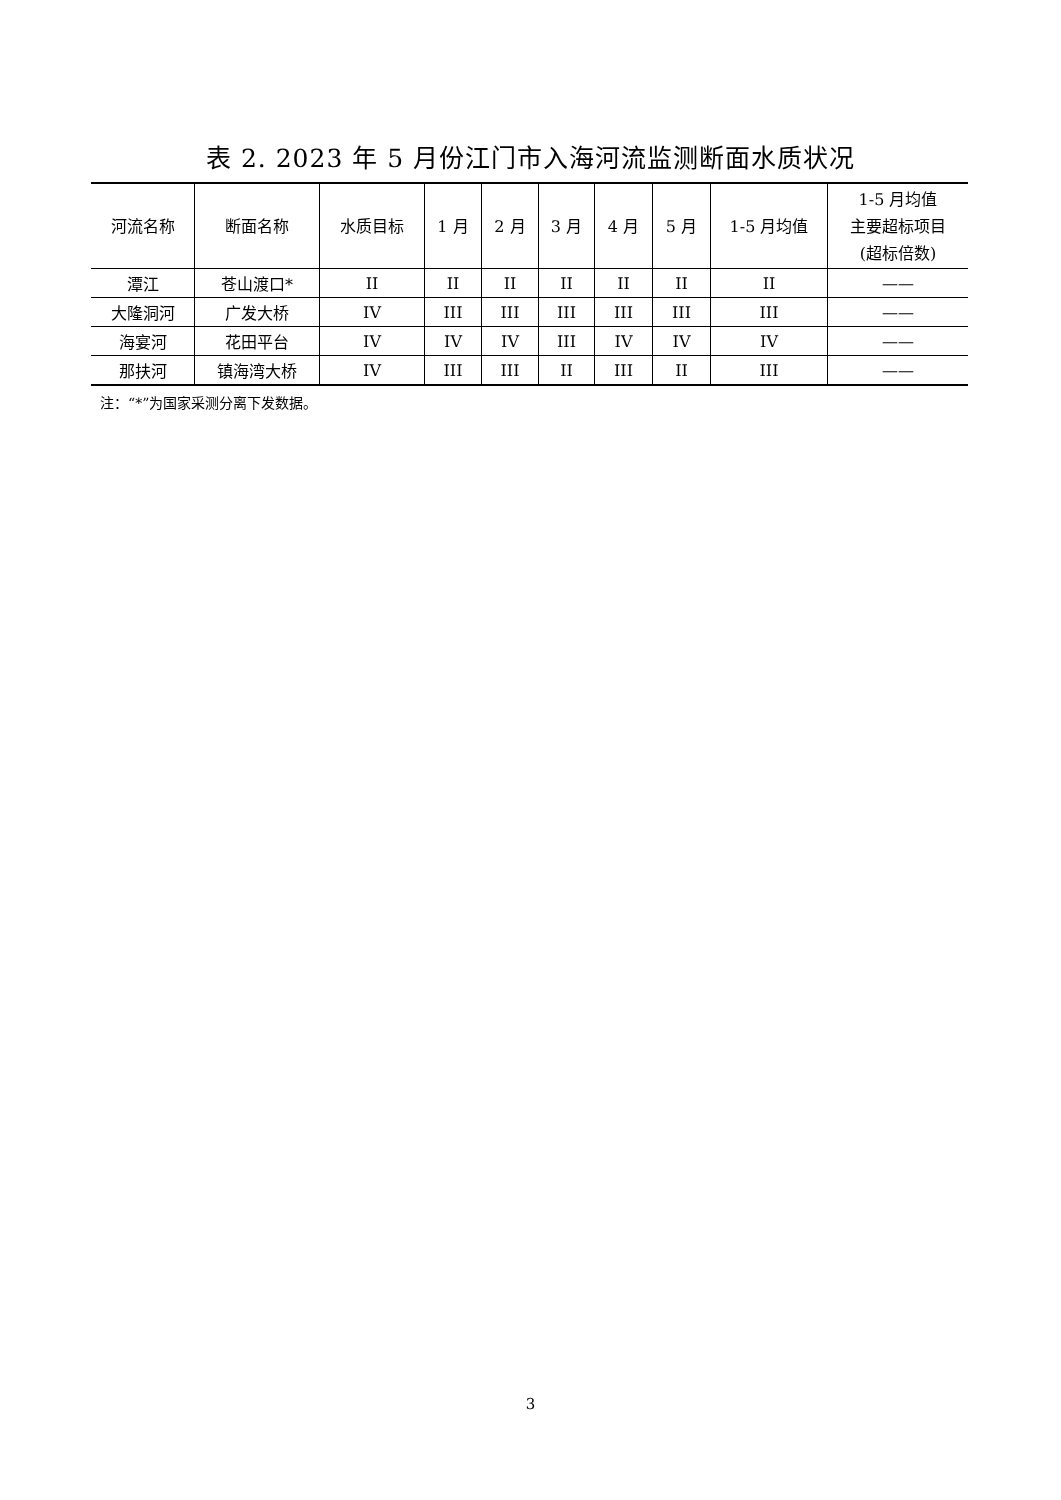表 2. 2023 年 5 月份江门市入海河流监测断面水质状况
| 河流名称 | 断面名称 | 水质目标 | 1 月 | 2 月 | 3 月 | 4 月 | 5 月 | 1-5 月均值 | 1-5 月均值 主要超标项目 (超标倍数) |
| --- | --- | --- | --- | --- | --- | --- | --- | --- | --- |
| 潭江 | 苍山渡口* | II | II | II | II | II | II | II | —— |
| 大隆洞河 | 广发大桥 | IV | III | III | III | III | III | III | —— |
| 海宴河 | 花田平台 | IV | IV | IV | III | IV | IV | IV | —— |
| 那扶河 | 镇海湾大桥 | IV | III | III | II | III | II | III | —— |
注：“*”为国家采测分离下发数据。
3